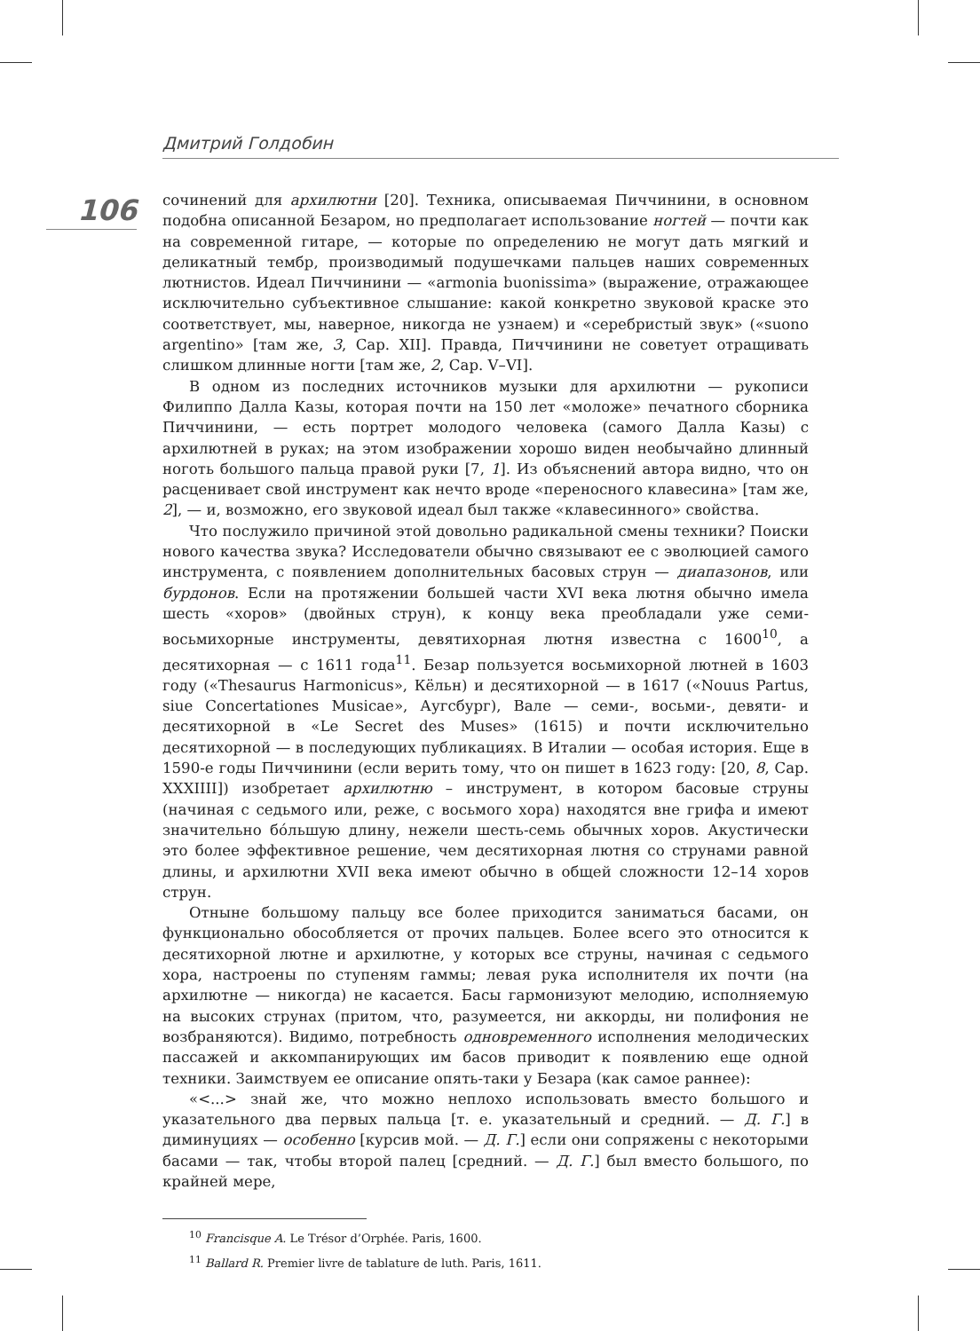Дмитрий Голдобин
106
сочинений для архилютни [20]. Техника, описываемая Пиччинини, в основном подобна описанной Безаром, но предполагает использование ногтей — почти как на современной гитаре, — которые по определению не могут дать мягкий и деликатный тембр, производимый подушечками пальцев наших современных лютнистов. Идеал Пиччинини — «armonia buonissima» (выражение, отражающее исключительно субъективное слышание: какой конкретно звуковой краске это соответствует, мы, наверное, никогда не узнаем) и «серебристый звук» («suono argentino» [там же, 3, Cap. XII]. Правда, Пиччинини не советует отращивать слишком длинные ногти [там же, 2, Cap. V–VI].
В одном из последних источников музыки для архилютни — рукописи Филиппо Далла Казы, которая почти на 150 лет «моложе» печатного сборника Пиччинини, — есть портрет молодого человека (самого Далла Казы) с архилютней в руках; на этом изображении хорошо виден необычайно длинный ноготь большого пальца правой руки [7, 1]. Из объяснений автора видно, что он расценивает свой инструмент как нечто вроде «переносного клавесина» [там же, 2], — и, возможно, его звуковой идеал был также «клавесинного» свойства.
Что послужило причиной этой довольно радикальной смены техники? Поиски нового качества звука? Исследователи обычно связывают ее с эволюцией самого инструмента, с появлением дополнительных басовых струн — диапазонов, или бурдонов. Если на протяжении большей части XVI века лютня обычно имела шесть «хоров» (двойных струн), к концу века преобладали уже семи-восьмихорные инструменты, девятихорная лютня известна с 1600<sup>10</sup>, а десятихорная — с 1611 года<sup>11</sup>. Безар пользуется восьмихорной лютней в 1603 году («Thesaurus Harmonicus», Кёльн) и десятихорной — в 1617 («Nouus Partus, siue Concertationes Musicae», Аугсбург), Вале — семи-, восьми-, девяти- и десятихорной в «Le Secret des Muses» (1615) и почти исключительно десятихорной — в последующих публикациях. В Италии — особая история. Еще в 1590-е годы Пиччинини (если верить тому, что он пишет в 1623 году: [20, 8, Cap. XXXIIII]) изобретает архилютню – инструмент, в котором басовые струны (начиная с седьмого или, реже, с восьмого хора) находятся вне грифа и имеют значительно бóльшую длину, нежели шесть-семь обычных хоров. Акустически это более эффективное решение, чем десятихорная лютня со струнами равной длины, и архилютни XVII века имеют обычно в общей сложности 12–14 хоров струн.
Отныне большому пальцу все более приходится заниматься басами, он функционально обособляется от прочих пальцев. Более всего это относится к десятихорной лютне и архилютне, у которых все струны, начиная с седьмого хора, настроены по ступеням гаммы; левая рука исполнителя их почти (на архилютне — никогда) не касается. Басы гармонизуют мелодию, исполняемую на высоких струнах (притом, что, разумеется, ни аккорды, ни полифония не возбраняются). Видимо, потребность одновременного исполнения мелодических пассажей и аккомпанирующих им басов приводит к появлению еще одной техники. Заимствуем ее описание опять-таки у Безара (как самое раннее):
«<...> знай же, что можно неплохо использовать вместо большого и указательного два первых пальца [т. е. указательный и средний. — Д. Г.] в диминуциях — особенно [курсив мой. — Д. Г.] если они сопряжены с некоторыми басами — так, чтобы второй палец [средний. — Д. Г.] был вместо большого, по крайней мере,
<sup>10</sup> Francisque A. Le Trésor d’Orphée. Paris, 1600.
<sup>11</sup> Ballard R. Premier livre de tablature de luth. Paris, 1611.